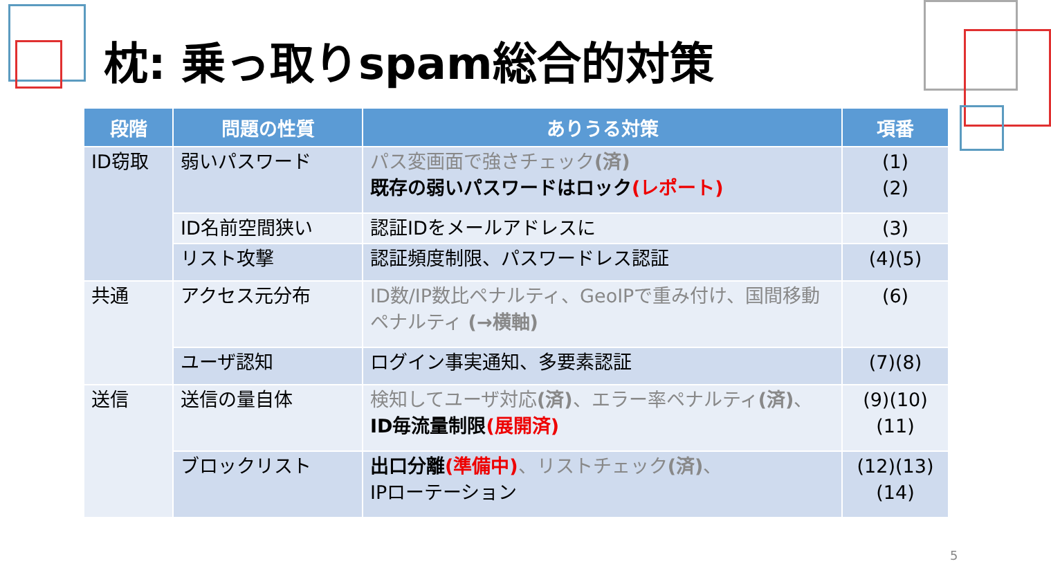枕: 乗っ取りspam総合的対策
| 段階 | 問題の性質 | ありうる対策 | 項番 |
| --- | --- | --- | --- |
| ID窃取 | 弱いパスワード | パス変画面で強さチェック (済) 既存の弱いパスワードはロック (レポート) | (1) (2) |
| | ID名前空間狭い | 認証IDをメールアドレスに | (3) |
| | リスト攻撃 | 認証頻度制限、パスワードレス認証 | (4)(5) |
| 共通 | アクセス元分布 | ID数/IP数比ペナルティ、GeoIPで重み付け、国間移動ペナルティ (→横軸) | (6) |
| | ユーザ認知 | ログイン事実通知、多要素認証 | (7)(8) |
| 送信 | 送信の量自体 | 検知してユーザ対応 (済) 、エラー率ペナルティ (済) 、 ID毎流量制限 (展開済) | (9)(10) (11) |
| | ブロックリスト | 出口分離 (準備中) 、リストチェック (済) 、 IPローテーション | (12)(13) (14) |
5